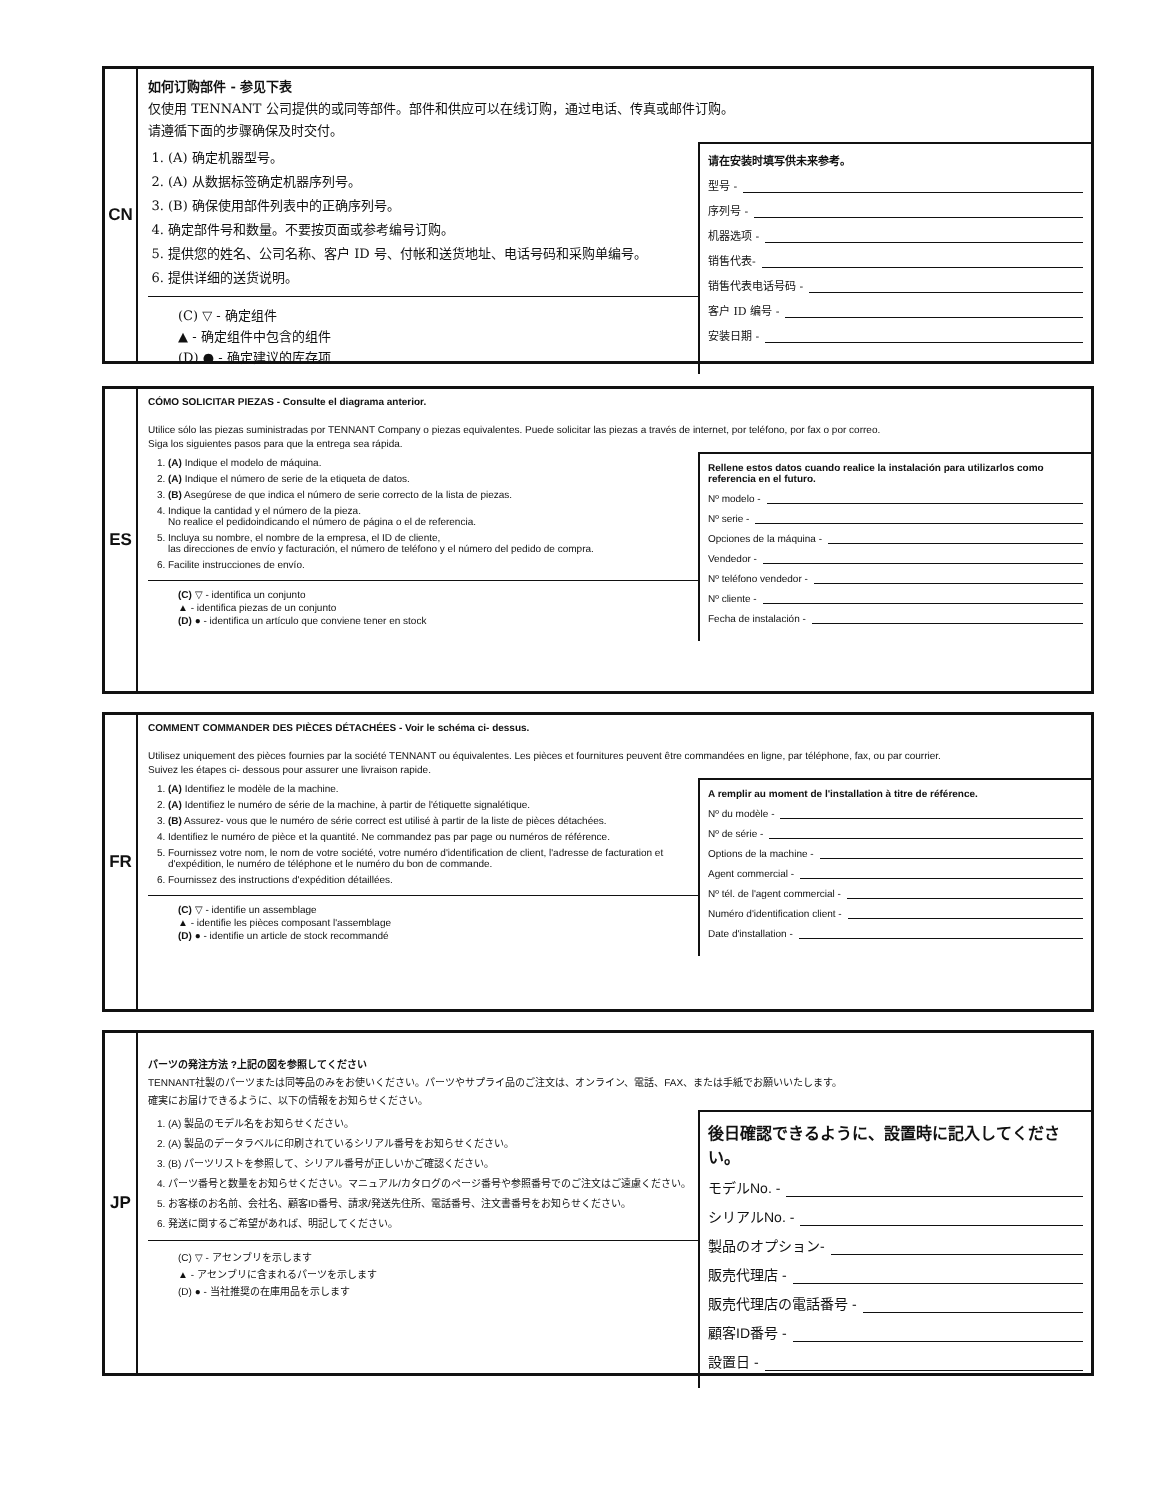CN
如何订购部件 - 参见下表
仅使用 TENNANT 公司提供的或同等部件。部件和供应可以在线订购，通过电话、传真或邮件订购。
请遵循下面的步骤确保及时交付。
1. (A) 确定机器型号。
2. (A) 从数据标签确定机器序列号。
3. (B) 确保使用部件列表中的正确序列号。
4. 确定部件号和数量。不要按页面或参考编号订购。
5. 提供您的姓名、公司名称、客户 ID 号、付帐和送货地址、电话号码和采购单编号。
6. 提供详细的送货说明。
(C) ▽ - 确定组件
▲ - 确定组件中包含的组件
(D) ● - 确定建议的库存项
请在安装时填写供未来参考。
型号 -
序列号 -
机器选项 -
销售代表-
销售代表电话号码 -
客户 ID 编号 -
安装日期 -
ES
CÓMO SOLICITAR PIEZAS - Consulte el diagrama anterior.
Utilice sólo las piezas suministradas por TENNANT Company o piezas equivalentes. Puede solicitar las piezas a través de internet, por teléfono, por fax o por correo.
Siga los siguientes pasos para que la entrega sea rápida.
1. (A) Indique el modelo de máquina.
2. (A) Indique el número de serie de la etiqueta de datos.
3. (B) Asegúrese de que indica el número de serie correcto de la lista de piezas.
4. Indique la cantidad y el número de la pieza.
No realice el pedidoindicando el número de página o el de referencia.
5. Incluya su nombre, el nombre de la empresa, el ID de cliente,
las direcciones de envío y facturación, el número de teléfono y el número del pedido de compra.
6. Facilite instrucciones de envío.
(C) ▽ - identifica un conjunto
▲ - identifica piezas de un conjunto
(D) ● - identifica un artículo que conviene tener en stock
Rellene estos datos cuando realice la instalación para utilizarlos como referencia en el futuro.
Nº modelo -
Nº serie -
Opciones de la máquina -
Vendedor -
Nº teléfono vendedor -
Nº cliente -
Fecha de instalación -
FR
COMMENT COMMANDER DES PIÈCES DÉTACHÉES - Voir le schéma ci- dessus.
Utilisez uniquement des pièces fournies par la société TENNANT ou équivalentes. Les pièces et fournitures peuvent être commandées en ligne, par téléphone, fax, ou par courrier.
Suivez les étapes ci- dessous pour assurer une livraison rapide.
1. (A) Identifiez le modèle de la machine.
2. (A) Identifiez le numéro de série de la machine, à partir de l'étiquette signalétique.
3. (B) Assurez- vous que le numéro de série correct est utilisé à partir de la liste de pièces détachées.
4. Identifiez le numéro de pièce et la quantité. Ne commandez pas par page ou numéros de référence.
5. Fournissez votre nom, le nom de votre société, votre numéro d'identification de client, l'adresse de facturation et d'expédition, le numéro de téléphone et le numéro du bon de commande.
6. Fournissez des instructions d'expédition détaillées.
(C) ▽ - identifie un assemblage
▲ - identifie les pièces composant l'assemblage
(D) ● - identifie un article de stock recommandé
A remplir au moment de l'installation à titre de référence.
Nº du modèle -
Nº de série -
Options de la machine -
Agent commercial -
Nº tél. de l'agent commercial -
Numéro d'identification client -
Date d'installation -
JP
パーツの発注方法 ?上記の図を参照してください
TENNANT社製のパーツまたは同等品のみをお使いください。パーツやサプライ品のご注文は、オンライン、電話、FAX、または手紙でお願いいたします。
確実にお届けできるように、以下の情報をお知らせください。
1. (A) 製品のモデル名をお知らせください。
2. (A) 製品のデータラベルに印刷されているシリアル番号をお知らせください。
3. (B) パーツリストを参照して、シリアル番号が正しいかご確認ください。
4. パーツ番号と数量をお知らせください。マニュアル/カタログのページ番号や参照番号でのご注文はご遠慮ください。
5. お客様のお名前、会社名、顧客ID番号、請求/発送先住所、電話番号、注文書番号をお知らせください。
6. 発送に関するご希望があれば、明記してください。
(C) ▽ - アセンブリを示します
▲ - アセンブリに含まれるパーツを示します
(D) ● - 当社推奨の在庫用品を示します
後日確認できるように、設置時に記入してください。
モデルNo. -
シリアルNo. -
製品のオプション-
販売代理店 -
販売代理店の電話番号 -
顧客ID番号 -
設置日 -